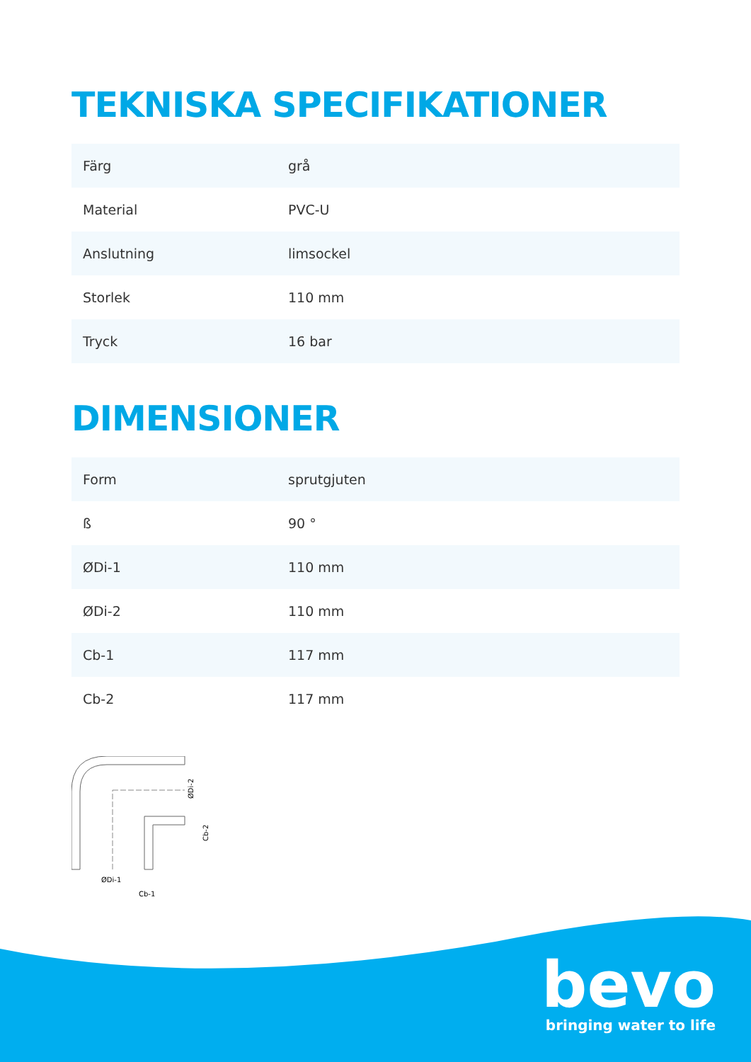TEKNISKA SPECIFIKATIONER
| Färg | grå |
| Material | PVC-U |
| Anslutning | limsockel |
| Storlek | 110 mm |
| Tryck | 16 bar |
DIMENSIONER
| Form | sprutgjuten |
| ß | 90 ° |
| ØDi-1 | 110 mm |
| ØDi-2 | 110 mm |
| Cb-1 | 117 mm |
| Cb-2 | 117 mm |
ØDi-1
Cb-1
ØDi-2
Cb-2
bevo
bringing water to life